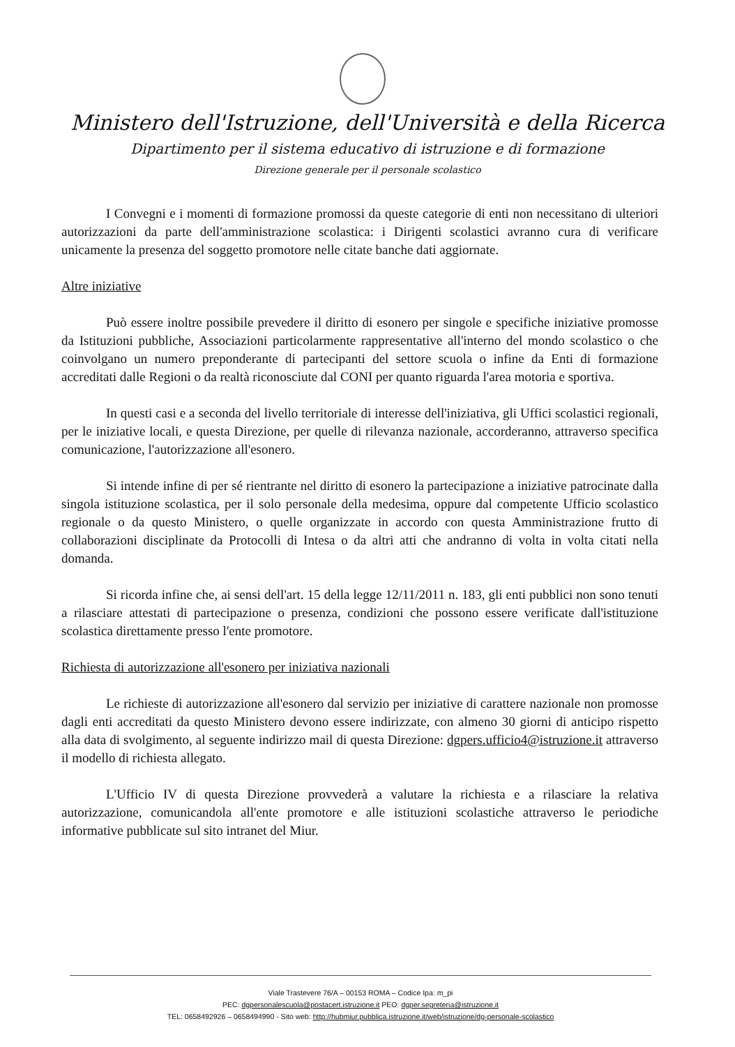Ministero dell'Istruzione, dell'Università e della Ricerca
Dipartimento per il sistema educativo di istruzione e di formazione
Direzione generale per il personale scolastico
I Convegni e i momenti di formazione promossi da queste categorie di enti non necessitano di ulteriori autorizzazioni da parte dell'amministrazione scolastica: i Dirigenti scolastici avranno cura di verificare unicamente la presenza del soggetto promotore nelle citate banche dati aggiornate.
Altre iniziative
Può essere inoltre possibile prevedere il diritto di esonero per singole e specifiche iniziative promosse da Istituzioni pubbliche, Associazioni particolarmente rappresentative all'interno del mondo scolastico o che coinvolgano un numero preponderante di partecipanti del settore scuola o infine da Enti di formazione accreditati dalle Regioni o da realtà riconosciute dal CONI per quanto riguarda l'area motoria e sportiva.
In questi casi e a seconda del livello territoriale di interesse dell'iniziativa, gli Uffici scolastici regionali, per le iniziative locali, e questa Direzione, per quelle di rilevanza nazionale, accorderanno, attraverso specifica comunicazione, l'autorizzazione all'esonero.
Si intende infine di per sé rientrante nel diritto di esonero la partecipazione a iniziative patrocinate dalla singola istituzione scolastica, per il solo personale della medesima, oppure dal competente Ufficio scolastico regionale o da questo Ministero, o quelle organizzate in accordo con questa Amministrazione frutto di collaborazioni disciplinate da Protocolli di Intesa o da altri atti che andranno di volta in volta citati nella domanda.
Si ricorda infine che, ai sensi dell'art. 15 della legge 12/11/2011 n. 183, gli enti pubblici non sono tenuti a rilasciare attestati di partecipazione o presenza, condizioni che possono essere verificate dall'istituzione scolastica direttamente presso l'ente promotore.
Richiesta di autorizzazione all'esonero per iniziativa nazionali
Le richieste di autorizzazione all'esonero dal servizio per iniziative di carattere nazionale non promosse dagli enti accreditati da questo Ministero devono essere indirizzate, con almeno 30 giorni di anticipo rispetto alla data di svolgimento, al seguente indirizzo mail di questa Direzione: dgpers.ufficio4@istruzione.it attraverso il modello di richiesta allegato.
L'Ufficio IV di questa Direzione provvederà a valutare la richiesta e a rilasciare la relativa autorizzazione, comunicandola all'ente promotore e alle istituzioni scolastiche attraverso le periodiche informative pubblicate sul sito intranet del Miur.
Viale Trastevere 76/A – 00153 ROMA – Codice Ipa: m_pi
PEC: dgpersonalescuola@postacert.istruzione.it PEO: dgper.segreteria@istruzione.it
TEL: 0658492926 – 0658494990 - Sito web: http://hubmiur.pubblica.istruzione.it/web/istruzione/dg-personale-scolastico